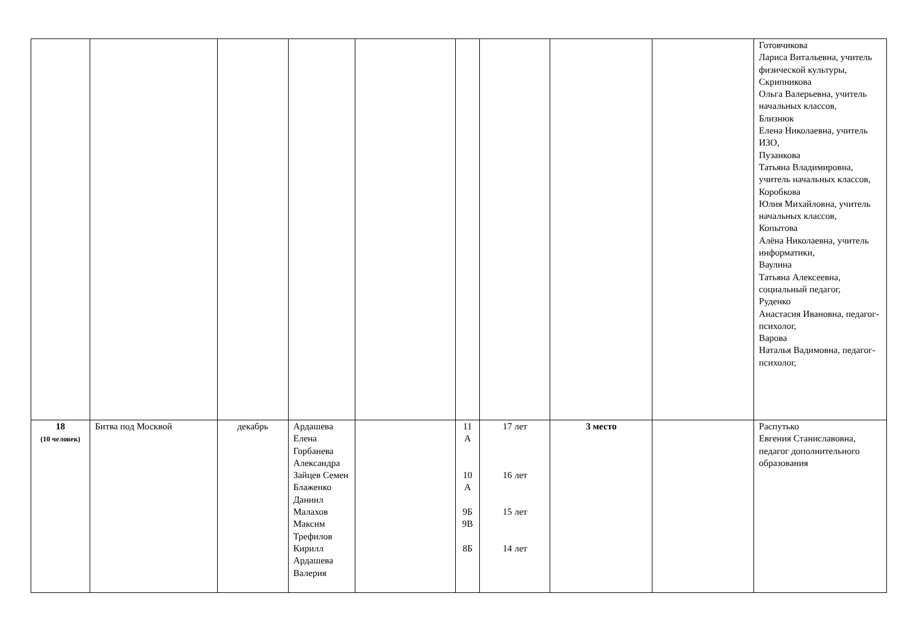| | | | | | | | | | Готовчикова Лариса Витальевна, учитель физической культуры, Скрипникова Ольга Валерьевна, учитель начальных классов, Близнюк Елена Николаевна, учитель ИЗО, Пузанкова Татьяна Владимировна, учитель начальных классов, Коробкова Юлия Михайловна, учитель начальных классов, Копытова Алёна Николаевна, учитель информатики, Ваулина Татьяна Алексеевна, социальный педагог, Руденко Анастасия Ивановна, педагог-психолог, Варова Наталья Вадимовна, педагог-психолог, |
| 18 (10 человек) | Битва под Москвой | декабрь | Ардашева Елена Горбанева Александра Зайцев Семен Блаженко Даниил Малахов Максим Трефилов Кирилл Ардашева Валерия | | 11 А 10 А 9Б 9В 8Б | 17 лет 16 лет 15 лет 14 лет | 3 место | | Распутько Евгения Станиславовна, педагог дополнительного образования |